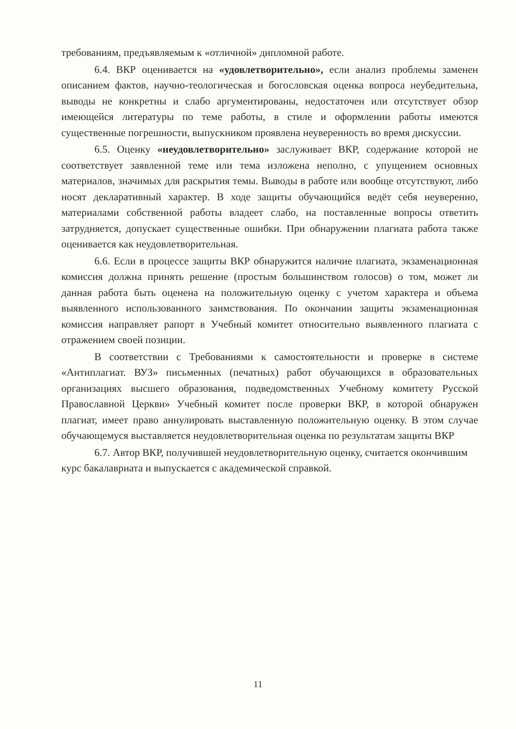требованиям, предъявляемым к «отличной» дипломной работе.
6.4. ВКР оценивается на «удовлетворительно», если анализ проблемы заменен описанием фактов, научно-теологическая и богословская оценка вопроса неубедительна, выводы не конкретны и слабо аргументированы, недостаточен или отсутствует обзор имеющейся литературы по теме работы, в стиле и оформлении работы имеются существенные погрешности, выпускником проявлена неуверенность во время дискуссии.
6.5. Оценку «неудовлетворительно» заслуживает ВКР, содержание которой не соответствует заявленной теме или тема изложена неполно, с упущением основных материалов, значимых для раскрытия темы. Выводы в работе или вообще отсутствуют, либо носят декларативный характер. В ходе защиты обучающийся ведёт себя неуверенно, материалами собственной работы владеет слабо, на поставленные вопросы ответить затрудняется, допускает существенные ошибки. При обнаружении плагиата работа также оценивается как неудовлетворительная.
6.6. Если в процессе защиты ВКР обнаружится наличие плагиата, экзаменационная комиссия должна принять решение (простым большинством голосов) о том, может ли данная работа быть оценена на положительную оценку с учетом характера и объема выявленного использованного заимствования. По окончании защиты экзаменационная комиссия направляет рапорт в Учебный комитет относительно выявленного плагиата с отражением своей позиции.
В соответствии с Требованиями к самостоятельности и проверке в системе «Антиплагиат. ВУЗ» письменных (печатных) работ обучающихся в образовательных организациях высшего образования, подведомственных Учебному комитету Русской Православной Церкви» Учебный комитет после проверки ВКР, в которой обнаружен плагиат, имеет право аннулировать выставленную положительную оценку. В этом случае обучающемуся выставляется неудовлетворительная оценка по результатам защиты ВКР
6.7. Автор ВКР, получившей неудовлетворительную оценку, считается окончившим курс бакалавриата и выпускается с академической справкой.
11